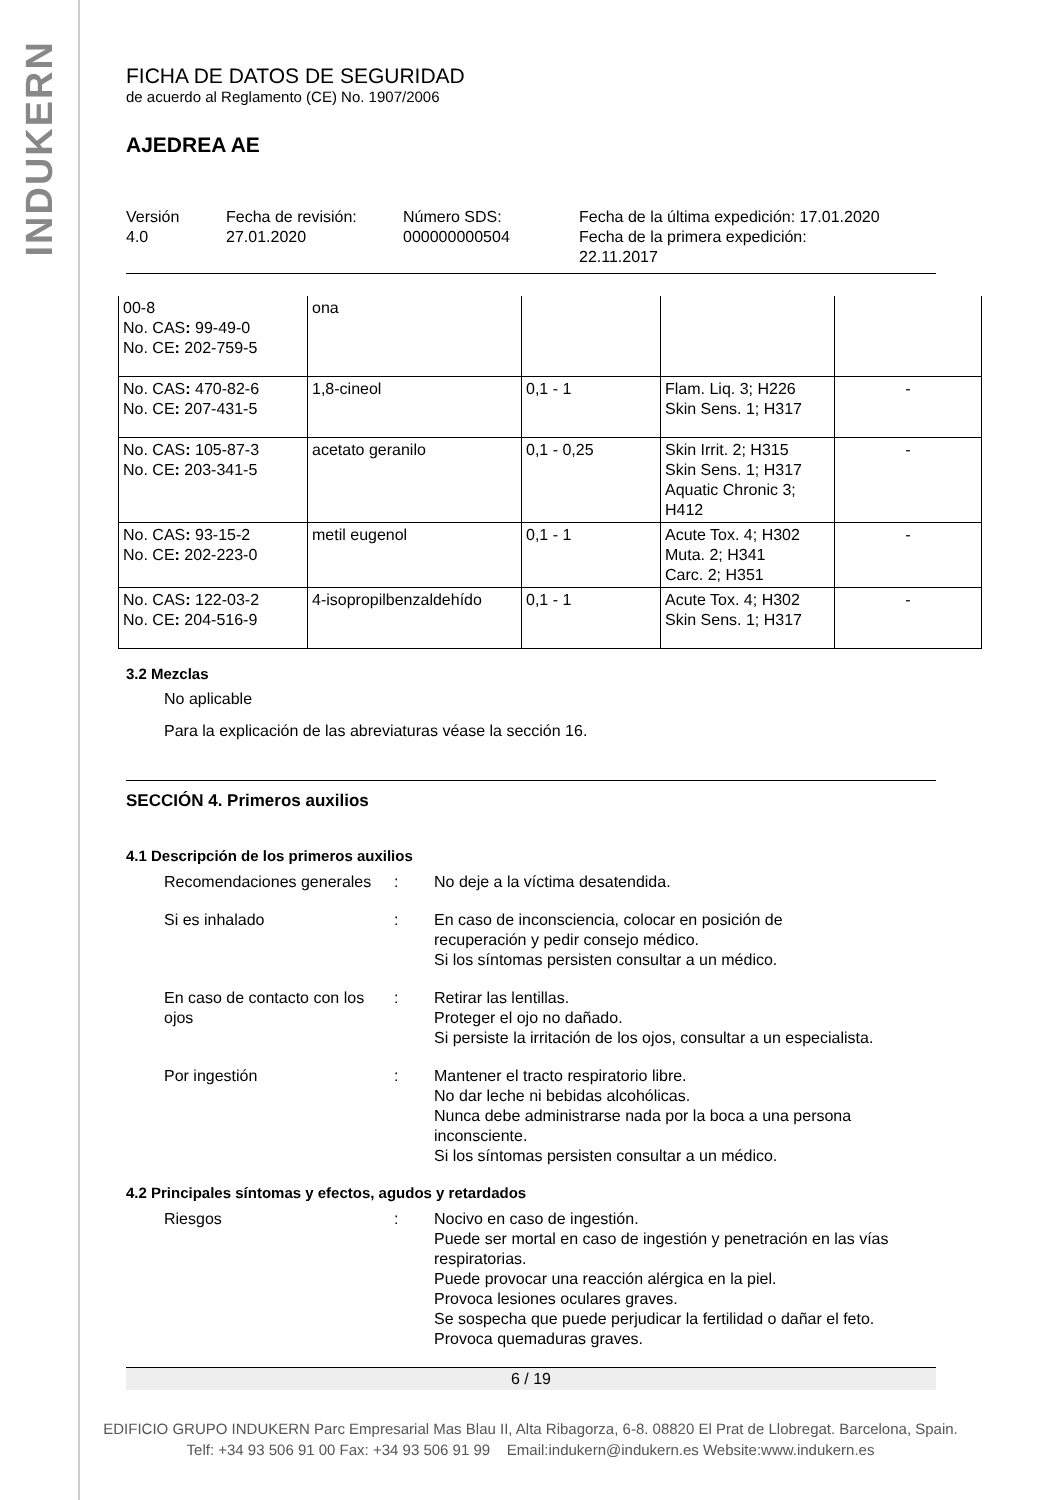INDUKERN
FICHA DE DATOS DE SEGURIDAD
de acuerdo al Reglamento (CE) No. 1907/2006
AJEDREA AE
Versión
4.0
Fecha de revisión:
27.01.2020
Número SDS:
000000000504
Fecha de la última expedición: 17.01.2020
Fecha de la primera expedición:
22.11.2017
| 00-8 No. CAS : 99-49-0 No. CE : 202-759-5 | ona | | | |
| No. CAS : 470-82-6 No. CE : 207-431-5 | 1,8-cineol | 0,1 - 1 | Flam. Liq. 3; H226 Skin Sens. 1; H317 | - |
| No. CAS : 105-87-3 No. CE : 203-341-5 | acetato geranilo | 0,1 - 0,25 | Skin Irrit. 2; H315 Skin Sens. 1; H317 Aquatic Chronic 3; H412 | - |
| No. CAS : 93-15-2 No. CE : 202-223-0 | metil eugenol | 0,1 - 1 | Acute Tox. 4; H302 Muta. 2; H341 Carc. 2; H351 | - |
| No. CAS : 122-03-2 No. CE : 204-516-9 | 4-isopropilbenzaldehído | 0,1 - 1 | Acute Tox. 4; H302 Skin Sens. 1; H317 | - |
3.2 Mezclas
No aplicable
Para la explicación de las abreviaturas véase la sección 16.
SECCIÓN 4. Primeros auxilios
4.1 Descripción de los primeros auxilios
Recomendaciones generales
: No deje a la víctima desatendida.
Si es inhalado : En caso de inconsciencia, colocar en posición de
recuperación y pedir consejo médico.
Si los síntomas persisten consultar a un médico.
En caso de contacto con los ojos
: Retirar las lentillas.
Proteger el ojo no dañado.
Si persiste la irritación de los ojos, consultar a un especialista.
Por ingestión : Mantener el tracto respiratorio libre.
No dar leche ni bebidas alcohólicas.
Nunca debe administrarse nada por la boca a una persona inconsciente.
Si los síntomas persisten consultar a un médico.
4.2 Principales síntomas y efectos, agudos y retardados
Riesgos : Nocivo en caso de ingestión.
Puede ser mortal en caso de ingestión y penetración en las vías respiratorias.
Puede provocar una reacción alérgica en la piel.
Provoca lesiones oculares graves.
Se sospecha que puede perjudicar la fertilidad o dañar el feto.
Provoca quemaduras graves.
6 / 19
EDIFICIO GRUPO INDUKERN Parc Empresarial Mas Blau II, Alta Ribagorza, 6-8. 08820 El Prat de Llobregat. Barcelona, Spain.
Telf: +34 93 506 91 00 Fax: +34 93 506 91 99 Email:indukern@indukern.es Website:www.indukern.es